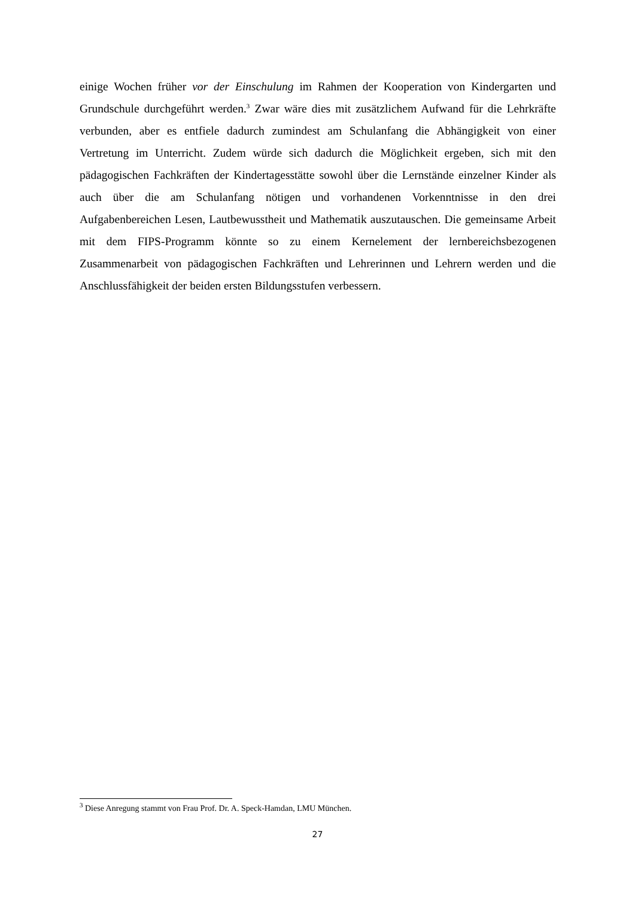einige Wochen früher vor der Einschulung im Rahmen der Kooperation von Kindergarten und Grundschule durchgeführt werden.<sup>3</sup> Zwar wäre dies mit zusätzlichem Aufwand für die Lehrkräfte verbunden, aber es entfiele dadurch zumindest am Schulanfang die Abhängigkeit von einer Vertretung im Unterricht. Zudem würde sich dadurch die Möglichkeit ergeben, sich mit den pädagogischen Fachkräften der Kindertagesstätte sowohl über die Lernstände einzelner Kinder als auch über die am Schulanfang nötigen und vorhandenen Vorkenntnisse in den drei Aufgabenbereichen Lesen, Lautbewusstheit und Mathematik auszutauschen. Die gemeinsame Arbeit mit dem FIPS-Programm könnte so zu einem Kernelement der lernbereichsbezogenen Zusammenarbeit von pädagogischen Fachkräften und Lehrerinnen und Lehrern werden und die Anschlussfähigkeit der beiden ersten Bildungsstufen verbessern.
<sup>3</sup> Diese Anregung stammt von Frau Prof. Dr. A. Speck-Hamdan, LMU München.
27